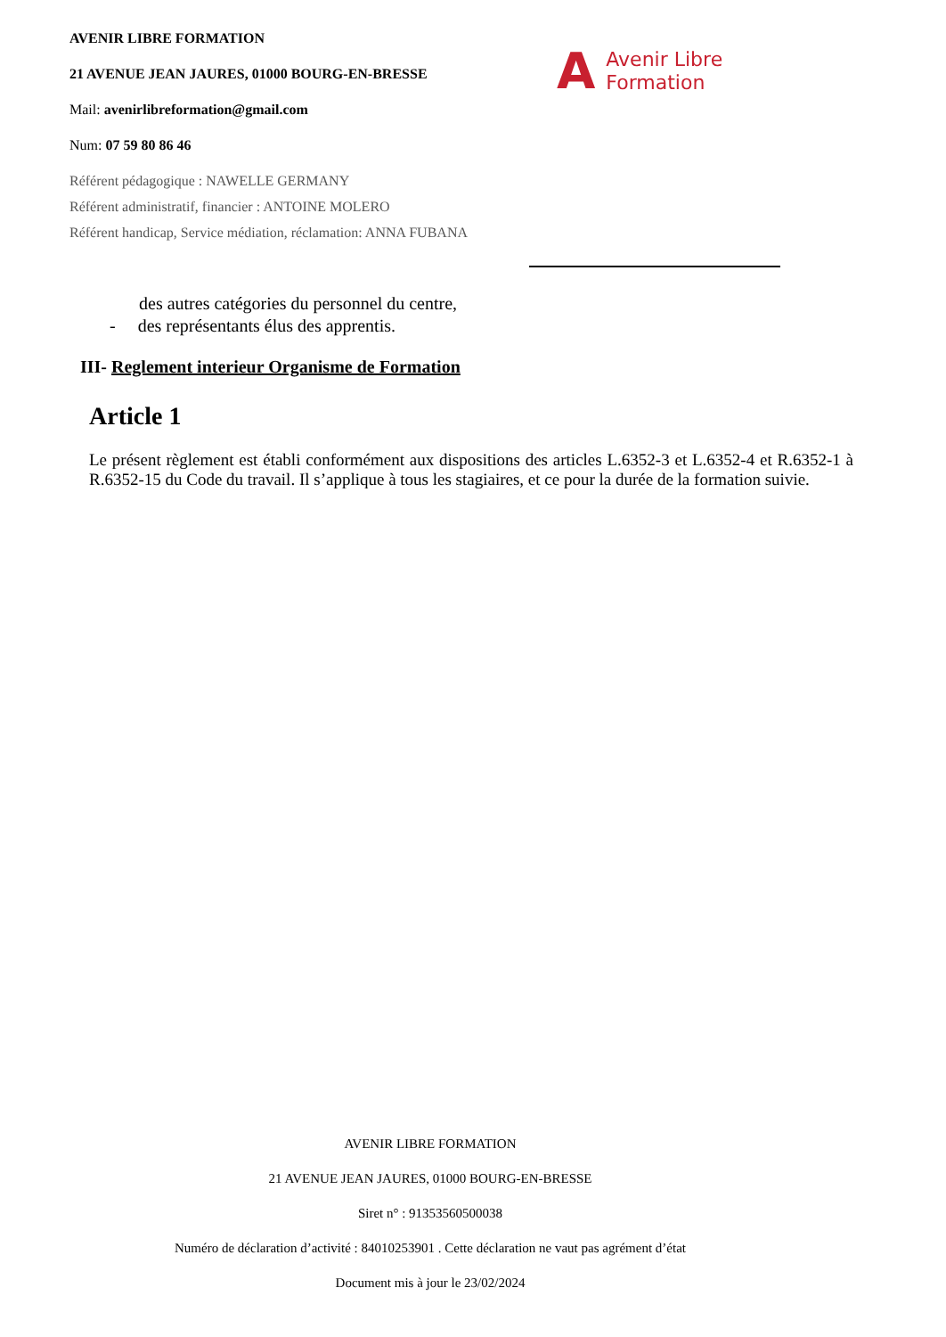AVENIR LIBRE FORMATION
21 AVENUE JEAN JAURES, 01000 BOURG-EN-BRESSE
Mail: avenirlibreformation@gmail.com
Num: 07 59 80 86 46
Référent pédagogique : NAWELLE GERMANY
Référent administratif, financier : ANTOINE MOLERO
Référent handicap, Service médiation, réclamation: ANNA FUBANA
A Avenir Libre
Formation
des autres catégories du personnel du centre,
- des représentants élus des apprentis.
III- Reglement interieur Organisme de Formation
Article 1
Le présent règlement est établi conformément aux dispositions des articles L.6352-3 et L.6352-4 et R.6352-1 à R.6352-15 du Code du travail. Il s’applique à tous les stagiaires, et ce pour la durée de la formation suivie.
AVENIR LIBRE FORMATION
21 AVENUE JEAN JAURES, 01000 BOURG-EN-BRESSE
Siret n° : 91353560500038
Numéro de déclaration d’activité : 84010253901 . Cette déclaration ne vaut pas agrément d’état
Document mis à jour le 23/02/2024